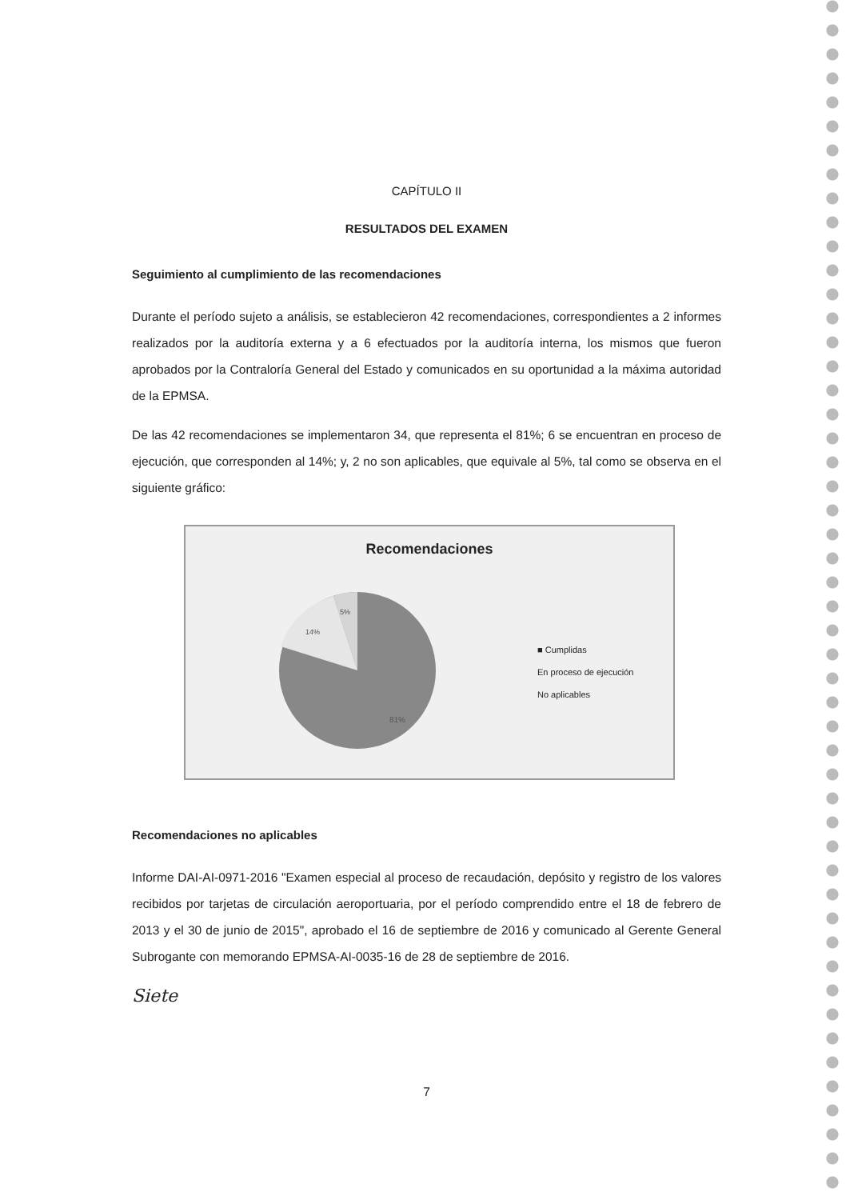CAPÍTULO II
RESULTADOS DEL EXAMEN
Seguimiento al cumplimiento de las recomendaciones
Durante el período sujeto a análisis, se establecieron 42 recomendaciones, correspondientes a 2 informes realizados por la auditoría externa y a 6 efectuados por la auditoría interna, los mismos que fueron aprobados por la Contraloría General del Estado y comunicados en su oportunidad a la máxima autoridad de la EPMSA.
De las 42 recomendaciones se implementaron 34, que representa el 81%; 6 se encuentran en proceso de ejecución, que corresponden al 14%; y, 2 no son aplicables, que equivale al 5%, tal como se observa en el siguiente gráfico:
Recomendaciones
5%
14%
81%
■ Cumplidas
En proceso de ejecución
No aplicables
Recomendaciones no aplicables
Informe DAI-AI-0971-2016 "Examen especial al proceso de recaudación, depósito y registro de los valores recibidos por tarjetas de circulación aeroportuaria, por el período comprendido entre el 18 de febrero de 2013 y el 30 de junio de 2015", aprobado el 16 de septiembre de 2016 y comunicado al Gerente General Subrogante con memorando EPMSA-AI-0035-16 de 28 de septiembre de 2016.
Siete
7